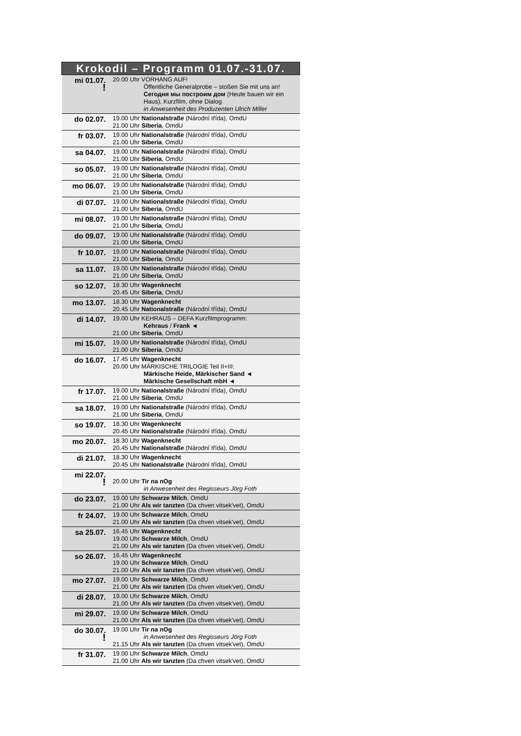| Krokodil – Programm 01.07.-31.07. | |
| --- | --- |
| mi 01.07. ! | 20.00 Uhr VORHANG AUF! Öffentliche Generalprobe – stoßen Sie mit uns an! Сегодня мы построим дом (Heute bauen wir ein Haus), Kurzfilm, ohne Dialog in Anwesenheit des Produzenten Ulrich Miller |
| do 02.07. | 19.00 Uhr Nationalstraße (Národní třída), OmdU 21.00 Uhr Siberia , OmdU |
| fr 03.07. | 19.00 Uhr Nationalstraße (Národní třída), OmdU 21.00 Uhr Siberia , OmdU |
| sa 04.07. | 19.00 Uhr Nationalstraße (Národní třída), OmdU 21.00 Uhr Siberia , OmdU |
| so 05.07. | 19.00 Uhr Nationalstraße (Národní třída), OmdU 21.00 Uhr Siberia , OmdU |
| mo 06.07. | 19.00 Uhr Nationalstraße (Národní třída), OmdU 21.00 Uhr Siberia , OmdU |
| di 07.07. | 19.00 Uhr Nationalstraße (Národní třída), OmdU 21.00 Uhr Siberia , OmdU |
| mi 08.07. | 19.00 Uhr Nationalstraße (Národní třída), OmdU 21.00 Uhr Siberia , OmdU |
| do 09.07. | 19.00 Uhr Nationalstraße (Národní třída), OmdU 21.00 Uhr Siberia , OmdU |
| fr 10.07. | 19.00 Uhr Nationalstraße (Národní třída), OmdU 21.00 Uhr Siberia , OmdU |
| sa 11.07. | 19.00 Uhr Nationalstraße (Národní třída), OmdU 21.00 Uhr Siberia , OmdU |
| so 12.07. | 18.30 Uhr Wagenknecht 20.45 Uhr Siberia , OmdU |
| mo 13.07. | 18.30 Uhr Wagenknecht 20.45 Uhr Nationalstraße (Národní třída), OmdU |
| di 14.07. | 19.00 Uhr KEHRAUS – DEFA Kurzfilmprogramm: Kehraus / Frank ◄ 21.00 Uhr Siberia , OmdU |
| mi 15.07. | 19.00 Uhr Nationalstraße (Národní třída), OmdU 21.00 Uhr Siberia , OmdU |
| do 16.07. | 17.45 Uhr Wagenknecht 20.00 Uhr MÄRKISCHE TRILOGIE Teil II+III: Märkische Heide, Märkischer Sand ◄ Märkische Gesellschaft mbH ◄ |
| fr 17.07. | 19.00 Uhr Nationalstraße (Národní třída), OmdU 21.00 Uhr Siberia , OmdU |
| sa 18.07. | 19.00 Uhr Nationalstraße (Národní třída), OmdU 21.00 Uhr Siberia , OmdU |
| so 19.07. | 18.30 Uhr Wagenknecht 20.45 Uhr Nationalstraße (Národní třída), OmdU |
| mo 20.07. | 18.30 Uhr Wagenknecht 20.45 Uhr Nationalstraße (Národní třída), OmdU |
| di 21.07. | 18.30 Uhr Wagenknecht 20.45 Uhr Nationalstraße (Národní třída), OmdU |
| mi 22.07. ! | 20.00 Uhr Tir na nOg in Anwesenheit des Regisseurs Jörg Foth |
| do 23.07. | 19.00 Uhr Schwarze Milch , OmdU 21.00 Uhr Als wir tanzten (Da chven vitsek'vet), OmdU |
| fr 24.07. | 19.00 Uhr Schwarze Milch , OmdU 21.00 Uhr Als wir tanzten (Da chven vitsek'vet), OmdU |
| sa 25.07. | 16.45 Uhr Wagenknecht 19.00 Uhr Schwarze Milch , OmdU 21.00 Uhr Als wir tanzten (Da chven vitsek'vet), OmdU |
| so 26.07. | 16.45 Uhr Wagenknecht 19.00 Uhr Schwarze Milch , OmdU 21.00 Uhr Als wir tanzten (Da chven vitsek'vet), OmdU |
| mo 27.07. | 19.00 Uhr Schwarze Milch , OmdU 21.00 Uhr Als wir tanzten (Da chven vitsek'vet), OmdU |
| di 28.07. | 19.00 Uhr Schwarze Milch , OmdU 21.00 Uhr Als wir tanzten (Da chven vitsek'vet), OmdU |
| mi 29.07. | 19.00 Uhr Schwarze Milch , OmdU 21.00 Uhr Als wir tanzten (Da chven vitsek'vet), OmdU |
| do 30.07. ! | 19.00 Uhr Tir na nOg in Anwesenheit des Regisseurs Jörg Foth 21.15 Uhr Als wir tanzten (Da chven vitsek'vet), OmdU |
| fr 31.07. | 19.00 Uhr Schwarze Milch , OmdU 21.00 Uhr Als wir tanzten (Da chven vitsek'vet), OmdU |